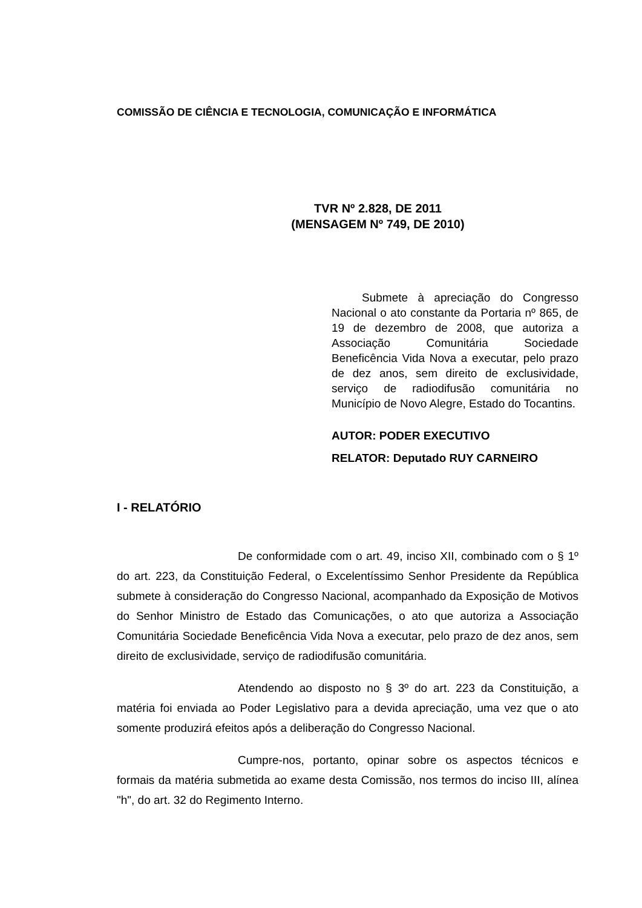COMISSÃO DE CIÊNCIA E TECNOLOGIA, COMUNICAÇÃO E INFORMÁTICA
TVR Nº 2.828, DE 2011
(MENSAGEM Nº 749, DE 2010)
Submete à apreciação do Congresso Nacional o ato constante da Portaria nº 865, de 19 de dezembro de 2008, que autoriza a Associação Comunitária Sociedade Beneficência Vida Nova a executar, pelo prazo de dez anos, sem direito de exclusividade, serviço de radiodifusão comunitária no Município de Novo Alegre, Estado do Tocantins.
AUTOR: PODER EXECUTIVO
RELATOR: Deputado RUY CARNEIRO
I - RELATÓRIO
De conformidade com o art. 49, inciso XII, combinado com o § 1º do art. 223, da Constituição Federal, o Excelentíssimo Senhor Presidente da República submete à consideração do Congresso Nacional, acompanhado da Exposição de Motivos do Senhor Ministro de Estado das Comunicações, o ato que autoriza a Associação Comunitária Sociedade Beneficência Vida Nova a executar, pelo prazo de dez anos, sem direito de exclusividade, serviço de radiodifusão comunitária.
Atendendo ao disposto no § 3º do art. 223 da Constituição, a matéria foi enviada ao Poder Legislativo para a devida apreciação, uma vez que o ato somente produzirá efeitos após a deliberação do Congresso Nacional.
Cumpre-nos, portanto, opinar sobre os aspectos técnicos e formais da matéria submetida ao exame desta Comissão, nos termos do inciso III, alínea "h", do art. 32 do Regimento Interno.